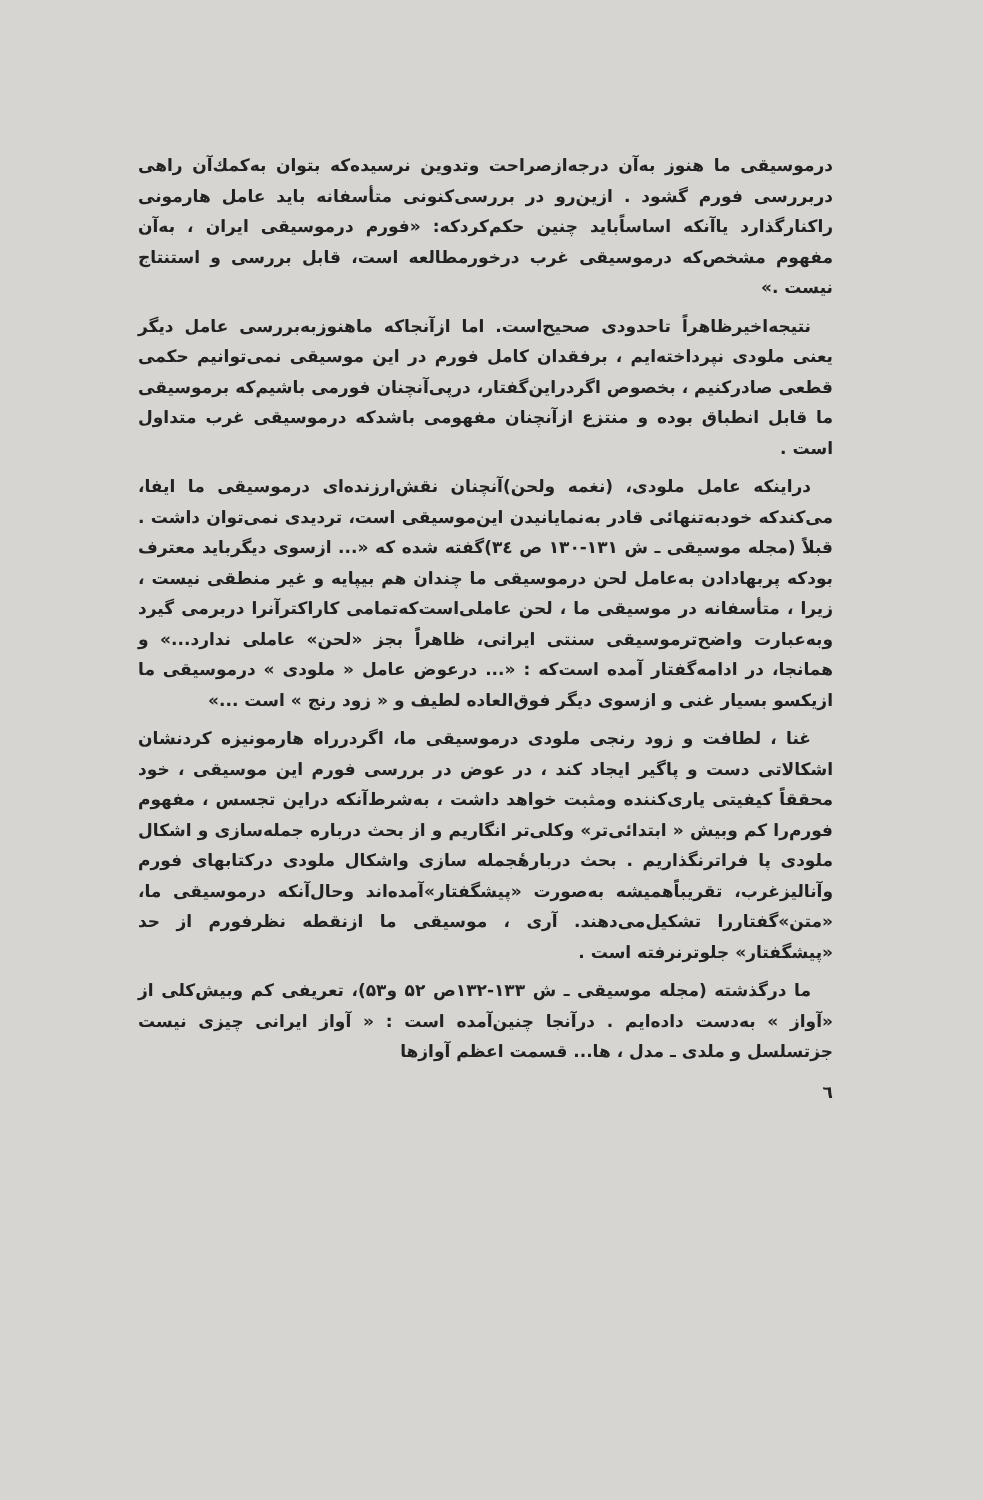درموسیقی ما هنوز به‌آن درجه‌ازصراحت وتدوین نرسیده‌که بتوان به‌کمك‌آن راهی دربررسی فورم گشود . ازین‌رو در بررسی‌کنونی متأسفانه باید عامل هارمونی راکنارگذارد یاآنکه اساساًباید چنین حکم‌کردکه: «فورم درموسیقی ایران ، به‌آن مفهوم مشخص‌که درموسیقی غرب درخورمطالعه است، قابل بررسی و استنتاج نیست .»
نتیجه‌اخیرظاهراً تاحدودی صحیح‌است. اما ازآنجاکه ماهنوزبه‌بررسی عامل دیگر یعنی ملودی نپرداخته‌ایم ، برفقدان کامل فورم در این موسیقی نمی‌توانیم حکمی قطعی صادرکنیم ، بخصوص اگردراین‌گفتار، درپی‌آنچنان فورمی باشیم‌که برموسیقی ما قابل انطباق بوده و منتزع ازآنچنان مفهومی باشدکه درموسیقی غرب متداول است .
دراینکه عامل ملودی، (نغمه ولحن)آنچنان نقش‌ارزنده‌ای درموسیقی ما ایفا، می‌کندکه خودبه‌تنهائی قادر به‌نمایانیدن این‌موسیقی است، تردیدی نمی‌توان داشت . قبلاً (مجله موسیقی ـ ش ۱۳۱-۱۳۰ ص ۳٤)گفته شده که «... ازسوی دیگرباید معترف بودکه پربهادادن به‌عامل لحن درموسیقی ما چندان هم بیپایه و غیر منطقی نیست ، زیرا ، متأسفانه در موسیقی ما ، لحن عاملی‌است‌که‌تمامی کاراکترآنرا دربرمی گیرد وبه‌عبارت واضح‌ترموسیقی سنتی ایرانی، ظاهراً بجز «لحن» عاملی ندارد...» و همانجا، در ادامه‌گفتار آمده است‌که : «... درعوض عامل « ملودی » درموسیقی ما ازیکسو بسیار غنی و ازسوی دیگر فوق‌العاده لطیف و « زود رنج » است ...»
غنا ، لطافت و زود رنجی ملودی درموسیقی ما، اگردرراه هارمونیزه کردنشان اشکالاتی دست و پاگیر ایجاد کند ، در عوض در بررسی فورم این موسیقی ، خود محققاً کیفیتی یاری‌کننده ومثبت خواهد داشت ، به‌شرط‌آنکه دراین تجسس ، مفهوم فورم‌را کم وبیش « ابتدائی‌تر» وکلی‌تر انگاریم و از بحث درباره جمله‌سازی و اشکال ملودی پا فراترنگذاریم . بحث دربارهٔجمله سازی واشکال ملودی درکتابهای فورم وآنالیزغرب، تقریباًهمیشه به‌صورت «پیشگفتار»آمده‌اند وحال‌آنکه درموسیقی ما، «متن»گفتاررا تشکیل‌می‌دهند. آری ، موسیقی ما ازنقطه نظرفورم از حد «پیشگفتار» جلوترنرفته است .
ما درگذشته (مجله موسیقی ـ ش ۱۳۳-۱۳۲ص ۵۲ و۵۳)، تعریفی کم وبیش‌کلی از «آواز » به‌دست داده‌ایم . درآنجا چنین‌آمده است : « آواز ایرانی چیزی نیست جزتسلسل و ملدی ـ مدل ، ها... قسمت اعظم آوازها
٦